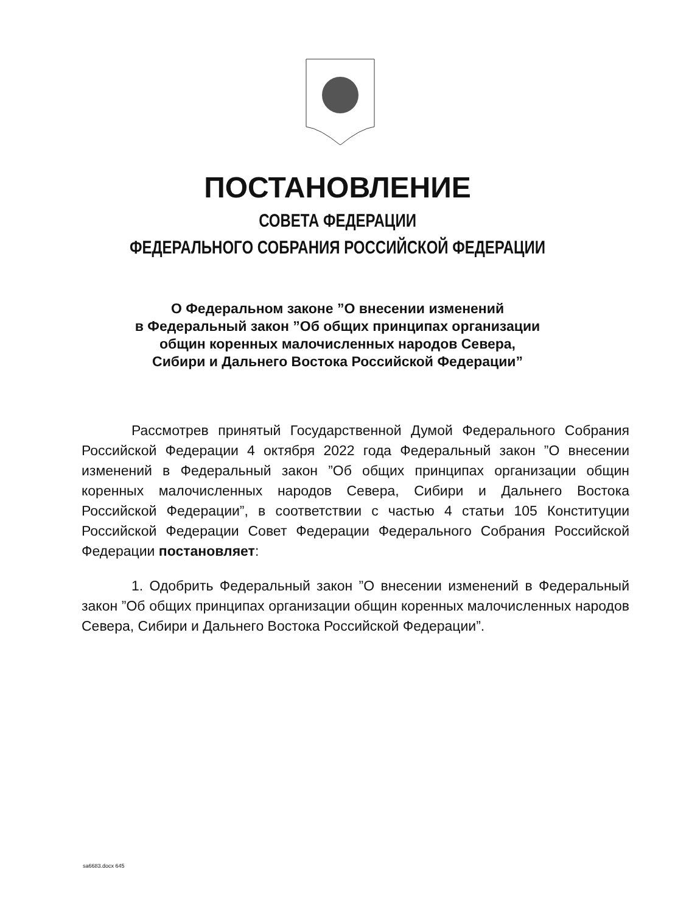ПОСТАНОВЛЕНИЕ
СОВЕТА ФЕДЕРАЦИИ
ФЕДЕРАЛЬНОГО СОБРАНИЯ РОССИЙСКОЙ ФЕДЕРАЦИИ
О Федеральном законе ”О внесении изменений
в Федеральный закон ”Об общих принципах организации
общин коренных малочисленных народов Севера,
Сибири и Дальнего Востока Российской Федерации”
Рассмотрев принятый Государственной Думой Федерального Собрания Российской Федерации 4 октября 2022 года Федеральный закон ”О внесении изменений в Федеральный закон ”Об общих принципах организации общин коренных малочисленных народов Севера, Сибири и Дальнего Востока Российской Федерации”, в соответствии с частью 4 статьи 105 Конституции Российской Федерации Совет Федерации Федерального Собрания Российской Федерации постановляет:
1. Одобрить Федеральный закон ”О внесении изменений в Федеральный закон ”Об общих принципах организации общин коренных малочисленных народов Севера, Сибири и Дальнего Востока Российской Федерации”.
sa6683.docx 645